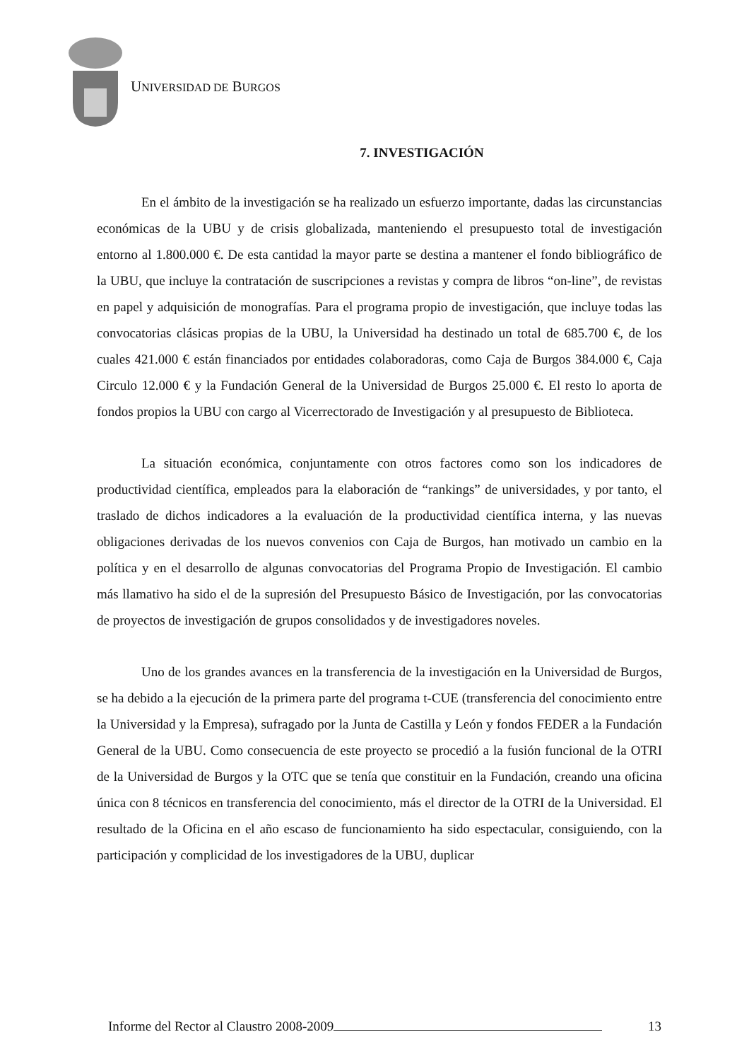UNIVERSIDAD DE BURGOS
7. INVESTIGACIÓN
En el ámbito de la investigación se ha realizado un esfuerzo importante, dadas las circunstancias económicas de la UBU y de crisis globalizada, manteniendo el presupuesto total de investigación entorno al 1.800.000 €. De esta cantidad la mayor parte se destina a mantener el fondo bibliográfico de la UBU, que incluye la contratación de suscripciones a revistas y compra de libros “on-line”, de revistas en papel y adquisición de monografías. Para el programa propio de investigación, que incluye todas las convocatorias clásicas propias de la UBU, la Universidad ha destinado un total de 685.700 €, de los cuales 421.000 € están financiados por entidades colaboradoras, como Caja de Burgos 384.000 €, Caja Circulo 12.000 € y la Fundación General de la Universidad de Burgos 25.000 €. El resto lo aporta de fondos propios la UBU con cargo al Vicerrectorado de Investigación y al presupuesto de Biblioteca.
La situación económica, conjuntamente con otros factores como son los indicadores de productividad científica, empleados para la elaboración de “rankings” de universidades, y por tanto, el traslado de dichos indicadores a la evaluación de la productividad científica interna, y las nuevas obligaciones derivadas de los nuevos convenios con Caja de Burgos, han motivado un cambio en la política y en el desarrollo de algunas convocatorias del Programa Propio de Investigación. El cambio más llamativo ha sido el de la supresión del Presupuesto Básico de Investigación, por las convocatorias de proyectos de investigación de grupos consolidados y de investigadores noveles.
Uno de los grandes avances en la transferencia de la investigación en la Universidad de Burgos, se ha debido a la ejecución de la primera parte del programa t-CUE (transferencia del conocimiento entre la Universidad y la Empresa), sufragado por la Junta de Castilla y León y fondos FEDER a la Fundación General de la UBU. Como consecuencia de este proyecto se procedió a la fusión funcional de la OTRI de la Universidad de Burgos y la OTC que se tenía que constituir en la Fundación, creando una oficina única con 8 técnicos en transferencia del conocimiento, más el director de la OTRI de la Universidad. El resultado de la Oficina en el año escaso de funcionamiento ha sido espectacular, consiguiendo, con la participación y complicidad de los investigadores de la UBU, duplicar
Informe del Rector al Claustro 2008-2009
13